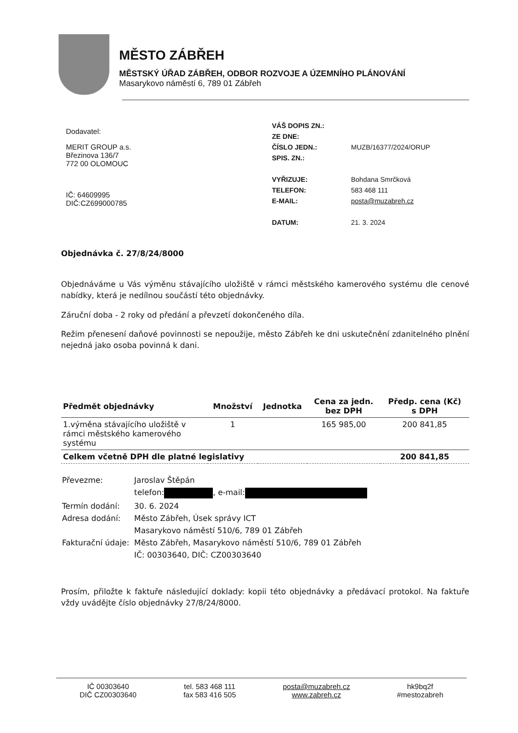MĚSTO ZÁBŘEH
MĚSTSKÝ ÚŘAD ZÁBŘEH, ODBOR ROZVOJE A ÚZEMNÍHO PLÁNOVÁNÍ
Masarykovo náměstí 6, 789 01 Zábřeh
Dodavatel:
MERIT GROUP a.s.
Březinova 136/7
772 00 OLOMOUC
IČ: 64609995
DIČ:CZ699000785
| VÁŠ DOPIS ZN.: | |
| ZE DNE: | |
| ČÍSLO JEDN.: | MUZB/16377/2024/ORUP |
| SPIS. ZN.: | |
| VYŘIZUJE: | Bohdana Smrčková |
| TELEFON: | 583 468 111 |
| E-MAIL: | posta@muzabreh.cz |
| DATUM: | 21. 3. 2024 |
Objednávka č. 27/8/24/8000
Objednáváme u Vás výměnu stávajícího uložiště v rámci městského kamerového systému dle cenové nabídky, která je nedílnou součástí této objednávky.
Záruční doba - 2 roky od předání a převzetí dokončeného díla.
Režim přenesení daňové povinnosti se nepoužije, město Zábřeh ke dni uskutečnění zdanitelného plnění nejedná jako osoba povinná k dani.
| Předmět objednávky | Množství | Jednotka | Cena za jedn. bez DPH | Předp. cena (Kč) s DPH |
| --- | --- | --- | --- | --- |
| 1.výměna stávajícího uložiště v rámci městského kamerového systému | 1 | | 165 985,00 | 200 841,85 |
| Celkem včetně DPH dle platné legislativy | | | | 200 841,85 |
| Převezme: | Jaroslav Štěpán |
| | telefon: , e-mail: |
| Termín dodání: | 30. 6. 2024 |
| Adresa dodání: | Město Zábřeh, Úsek správy ICT |
| | Masarykovo náměstí 510/6, 789 01 Zábřeh |
| Fakturační údaje: | Město Zábřeh, Masarykovo náměstí 510/6, 789 01 Zábřeh |
| | IČ: 00303640, DIČ: CZ00303640 |
Prosím, přiložte k faktuře následující doklady: kopii této objednávky a předávací protokol. Na faktuře vždy uvádějte číslo objednávky 27/8/24/8000.
IČ 00303640
DIČ CZ00303640
tel. 583 468 111
fax 583 416 505
posta@muzabreh.cz
www.zabreh.cz
hk9bq2f
#mestozabreh